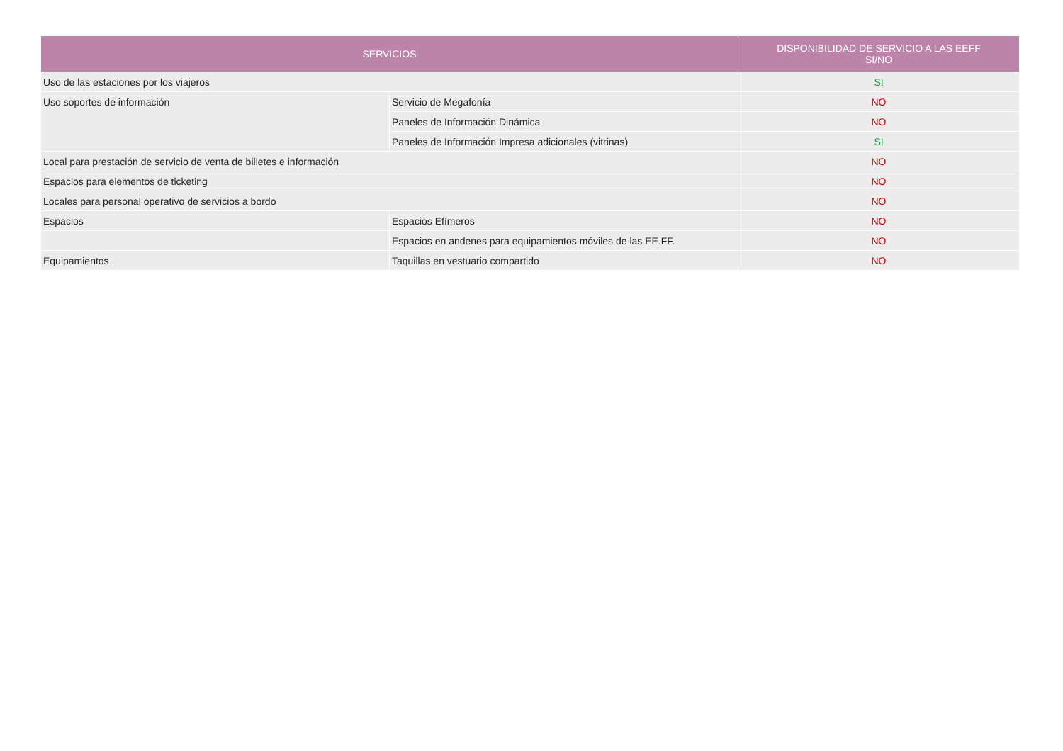| SERVICIOS | | DISPONIBILIDAD DE SERVICIO A LAS EEFF SI/NO |
| --- | --- | --- |
| Uso de las estaciones por los viajeros | | SI |
| Uso soportes de información | Servicio de Megafonía | NO |
| | Paneles de Información Dinámica | NO |
| | Paneles de Información Impresa adicionales (vitrinas) | SI |
| Local para prestación de servicio de venta de billetes e información | | NO |
| Espacios para elementos de ticketing | | NO |
| Locales para personal operativo de servicios a bordo | | NO |
| Espacios | Espacios Efímeros | NO |
| | Espacios en andenes para equipamientos móviles de las EE.FF. | NO |
| Equipamientos | Taquillas en vestuario compartido | NO |